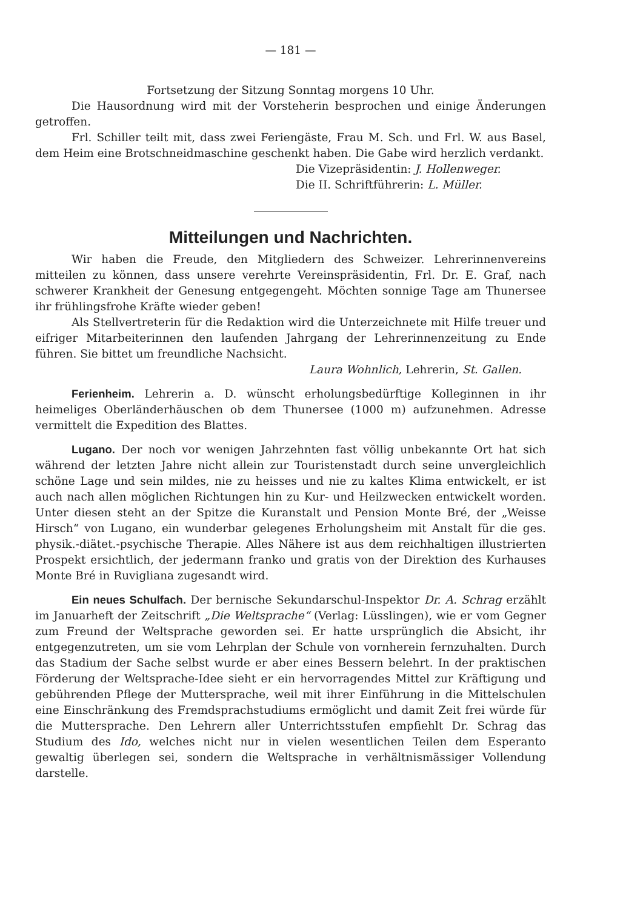— 181 —
Fortsetzung der Sitzung Sonntag morgens 10 Uhr.
Die Hausordnung wird mit der Vorsteherin besprochen und einige Änderungen getroffen.
Frl. Schiller teilt mit, dass zwei Feriengäste, Frau M. Sch. und Frl. W. aus Basel, dem Heim eine Brotschneidmaschine geschenkt haben. Die Gabe wird herzlich verdankt.
Die Vizepräsidentin: J. Hollenweger.
Die II. Schriftführerin: L. Müller.
Mitteilungen und Nachrichten.
Wir haben die Freude, den Mitgliedern des Schweizer. Lehrerinnenvereins mitteilen zu können, dass unsere verehrte Vereinspräsidentin, Frl. Dr. E. Graf, nach schwerer Krankheit der Genesung entgegengeht. Möchten sonnige Tage am Thunersee ihr frühlingsfrohe Kräfte wieder geben!
Als Stellvertreterin für die Redaktion wird die Unterzeichnete mit Hilfe treuer und eifriger Mitarbeiterinnen den laufenden Jahrgang der Lehrerinnenzeitung zu Ende führen. Sie bittet um freundliche Nachsicht.
Laura Wohnlich, Lehrerin, St. Gallen.
Ferienheim. Lehrerin a. D. wünscht erholungsbedürftige Kolleginnen in ihr heimeliges Oberländerhäuschen ob dem Thunersee (1000 m) aufzunehmen. Adresse vermittelt die Expedition des Blattes.
Lugano. Der noch vor wenigen Jahrzehnten fast völlig unbekannte Ort hat sich während der letzten Jahre nicht allein zur Touristenstadt durch seine unvergleichlich schöne Lage und sein mildes, nie zu heisses und nie zu kaltes Klima entwickelt, er ist auch nach allen möglichen Richtungen hin zu Kur- und Heilzwecken entwickelt worden. Unter diesen steht an der Spitze die Kuranstalt und Pension Monte Bré, der „Weisse Hirsch“ von Lugano, ein wunderbar gelegenes Erholungsheim mit Anstalt für die ges. physik.-diätet.-psychische Therapie. Alles Nähere ist aus dem reichhaltigen illustrierten Prospekt ersichtlich, der jedermann franko und gratis von der Direktion des Kurhauses Monte Bré in Ruvigliana zugesandt wird.
Ein neues Schulfach. Der bernische Sekundarschul-Inspektor Dr. A. Schrag erzählt im Januarheft der Zeitschrift „Die Weltsprache“ (Verlag: Lüsslingen), wie er vom Gegner zum Freund der Weltsprache geworden sei. Er hatte ursprünglich die Absicht, ihr entgegenzutreten, um sie vom Lehrplan der Schule von vornherein fernzuhalten. Durch das Stadium der Sache selbst wurde er aber eines Bessern belehrt. In der praktischen Förderung der Weltsprache-Idee sieht er ein hervorragendes Mittel zur Kräftigung und gebührenden Pflege der Muttersprache, weil mit ihrer Einführung in die Mittelschulen eine Einschränkung des Fremdsprachstudiums ermöglicht und damit Zeit frei würde für die Muttersprache. Den Lehrern aller Unterrichtsstufen empfiehlt Dr. Schrag das Studium des Ido, welches nicht nur in vielen wesentlichen Teilen dem Esperanto gewaltig überlegen sei, sondern die Weltsprache in verhältnismässiger Vollendung darstelle.